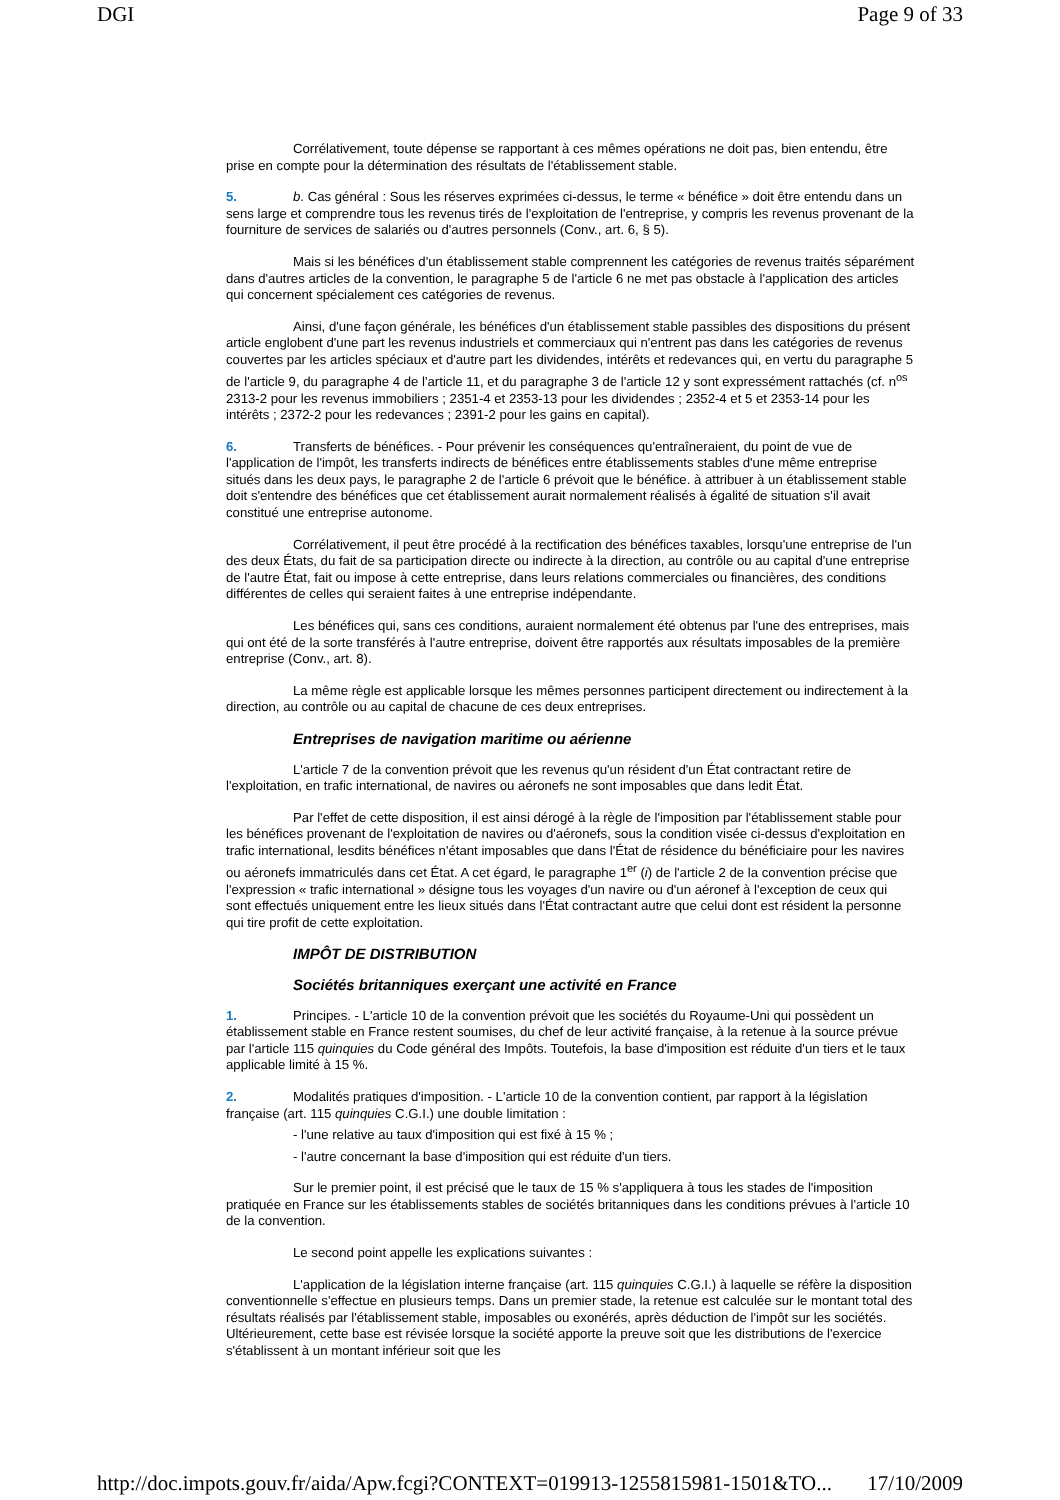DGI Page 9 of 33
Corrélativement, toute dépense se rapportant à ces mêmes opérations ne doit pas, bien entendu, être prise en compte pour la détermination des résultats de l'établissement stable.
5. b. Cas général : Sous les réserves exprimées ci-dessus, le terme « bénéfice » doit être entendu dans un sens large et comprendre tous les revenus tirés de l'exploitation de l'entreprise, y compris les revenus provenant de la fourniture de services de salariés ou d'autres personnels (Conv., art. 6, § 5).
Mais si les bénéfices d'un établissement stable comprennent les catégories de revenus traités séparément dans d'autres articles de la convention, le paragraphe 5 de l'article 6 ne met pas obstacle à l'application des articles qui concernent spécialement ces catégories de revenus.
Ainsi, d'une façon générale, les bénéfices d'un établissement stable passibles des dispositions du présent article englobent d'une part les revenus industriels et commerciaux qui n'entrent pas dans les catégories de revenus couvertes par les articles spéciaux et d'autre part les dividendes, intérêts et redevances qui, en vertu du paragraphe 5 de l'article 9, du paragraphe 4 de l'article 11, et du paragraphe 3 de l'article 12 y sont expressément rattachés (cf. n<sup>os</sup> 2313-2 pour les revenus immobiliers ; 2351-4 et 2353-13 pour les dividendes ; 2352-4 et 5 et 2353-14 pour les intérêts ; 2372-2 pour les redevances ; 2391-2 pour les gains en capital).
6. Transferts de bénéfices. - Pour prévenir les conséquences qu'entraîneraient, du point de vue de l'application de l'impôt, les transferts indirects de bénéfices entre établissements stables d'une même entreprise situés dans les deux pays, le paragraphe 2 de l'article 6 prévoit que le bénéfice. à attribuer à un établissement stable doit s'entendre des bénéfices que cet établissement aurait normalement réalisés à égalité de situation s'il avait constitué une entreprise autonome.
Corrélativement, il peut être procédé à la rectification des bénéfices taxables, lorsqu'une entreprise de l'un des deux États, du fait de sa participation directe ou indirecte à la direction, au contrôle ou au capital d'une entreprise de l'autre État, fait ou impose à cette entreprise, dans leurs relations commerciales ou financières, des conditions différentes de celles qui seraient faites à une entreprise indépendante.
Les bénéfices qui, sans ces conditions, auraient normalement été obtenus par l'une des entreprises, mais qui ont été de la sorte transférés à l'autre entreprise, doivent être rapportés aux résultats imposables de la première entreprise (Conv., art. 8).
La même règle est applicable lorsque les mêmes personnes participent directement ou indirectement à la direction, au contrôle ou au capital de chacune de ces deux entreprises.
Entreprises de navigation maritime ou aérienne
L'article 7 de la convention prévoit que les revenus qu'un résident d'un État contractant retire de l'exploitation, en trafic international, de navires ou aéronefs ne sont imposables que dans ledit État.
Par l'effet de cette disposition, il est ainsi dérogé à la règle de l'imposition par l'établissement stable pour les bénéfices provenant de l'exploitation de navires ou d'aéronefs, sous la condition visée ci-dessus d'exploitation en trafic international, lesdits bénéfices n'étant imposables que dans l'État de résidence du bénéficiaire pour les navires ou aéronefs immatriculés dans cet État. A cet égard, le paragraphe 1<sup>er</sup> (i) de l'article 2 de la convention précise que l'expression « trafic international » désigne tous les voyages d'un navire ou d'un aéronef à l'exception de ceux qui sont effectués uniquement entre les lieux situés dans l'État contractant autre que celui dont est résident la personne qui tire profit de cette exploitation.
IMPÔT DE DISTRIBUTION
Sociétés britanniques exerçant une activité en France
1. Principes. - L'article 10 de la convention prévoit que les sociétés du Royaume-Uni qui possèdent un établissement stable en France restent soumises, du chef de leur activité française, à la retenue à la source prévue par l'article 115 quinquies du Code général des Impôts. Toutefois, la base d'imposition est réduite d'un tiers et le taux applicable limité à 15 %.
2. Modalités pratiques d'imposition. - L'article 10 de la convention contient, par rapport à la législation française (art. 115 quinquies C.G.I.) une double limitation :
- l'une relative au taux d'imposition qui est fixé à 15 % ;
- l'autre concernant la base d'imposition qui est réduite d'un tiers.
Sur le premier point, il est précisé que le taux de 15 % s'appliquera à tous les stades de l'imposition pratiquée en France sur les établissements stables de sociétés britanniques dans les conditions prévues à l'article 10 de la convention.
Le second point appelle les explications suivantes :
L'application de la législation interne française (art. 115 quinquies C.G.I.) à laquelle se réfère la disposition conventionnelle s'effectue en plusieurs temps. Dans un premier stade, la retenue est calculée sur le montant total des résultats réalisés par l'établissement stable, imposables ou exonérés, après déduction de l'impôt sur les sociétés. Ultérieurement, cette base est révisée lorsque la société apporte la preuve soit que les distributions de l'exercice s'établissent à un montant inférieur soit que les
http://doc.impots.gouv.fr/aida/Apw.fcgi?CONTEXT=019913-1255815981-1501&TO... 17/10/2009